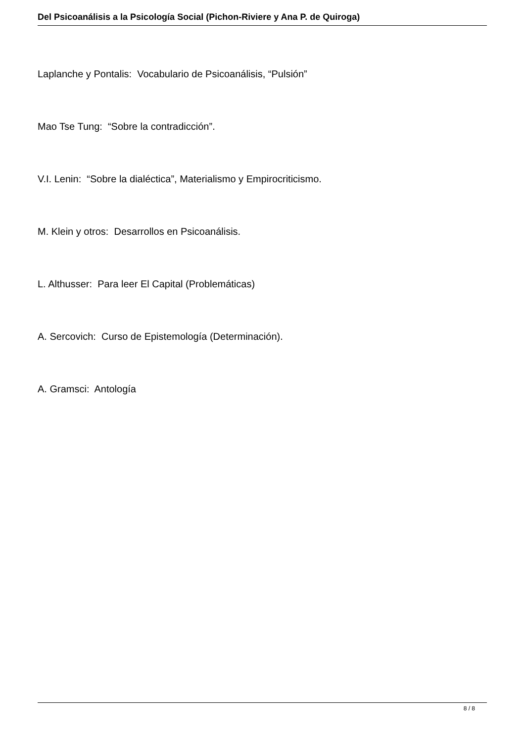Del Psicoanálisis a la Psicología Social (Pichon-Riviere y Ana P. de Quiroga)
Laplanche y Pontalis: Vocabulario de Psicoanálisis, “Pulsión”
Mao Tse Tung: “Sobre la contradicción”.
V.I. Lenin: “Sobre la dialéctica”, Materialismo y Empirocriticismo.
M. Klein y otros: Desarrollos en Psicoanálisis.
L. Althusser: Para leer El Capital (Problemáticas)
A. Sercovich: Curso de Epistemología (Determinación).
A. Gramsci: Antología
8 / 8